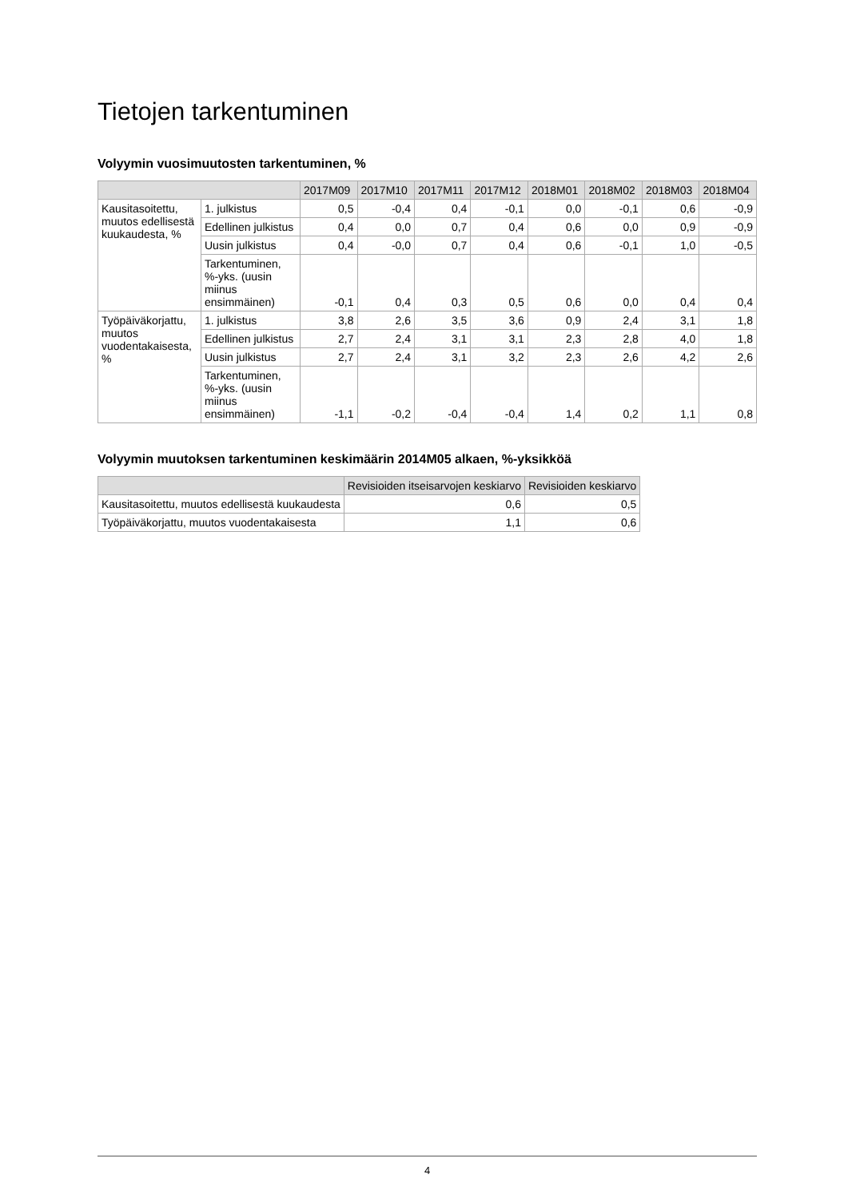Tietojen tarkentuminen
Volyymin vuosimuutosten tarkentuminen, %
| | | 2017M09 | 2017M10 | 2017M11 | 2017M12 | 2018M01 | 2018M02 | 2018M03 | 2018M04 |
| --- | --- | --- | --- | --- | --- | --- | --- | --- | --- |
| Kausitasoitettu, muutos edellisestä kuukaudesta, % | 1. julkistus | 0,5 | -0,4 | 0,4 | -0,1 | 0,0 | -0,1 | 0,6 | -0,9 |
| | Edellinen julkistus | 0,4 | 0,0 | 0,7 | 0,4 | 0,6 | 0,0 | 0,9 | -0,9 |
| | Uusin julkistus | 0,4 | -0,0 | 0,7 | 0,4 | 0,6 | -0,1 | 1,0 | -0,5 |
| | Tarkentuminen, %-yks. (uusin miinus ensimmäinen) | -0,1 | 0,4 | 0,3 | 0,5 | 0,6 | 0,0 | 0,4 | 0,4 |
| Työpäiväkorjattu, muutos vuodentakaisesta, % | 1. julkistus | 3,8 | 2,6 | 3,5 | 3,6 | 0,9 | 2,4 | 3,1 | 1,8 |
| | Edellinen julkistus | 2,7 | 2,4 | 3,1 | 3,1 | 2,3 | 2,8 | 4,0 | 1,8 |
| | Uusin julkistus | 2,7 | 2,4 | 3,1 | 3,2 | 2,3 | 2,6 | 4,2 | 2,6 |
| | Tarkentuminen, %-yks. (uusin miinus ensimmäinen) | -1,1 | -0,2 | -0,4 | -0,4 | 1,4 | 0,2 | 1,1 | 0,8 |
Volyymin muutoksen tarkentuminen keskimäärin 2014M05 alkaen, %-yksikköä
| | Revisioiden itseisarvojen keskiarvo | Revisioiden keskiarvo |
| --- | --- | --- |
| Kausitasoitettu, muutos edellisestä kuukaudesta | 0,6 | 0,5 |
| Työpäiväkorjattu, muutos vuodentakaisesta | 1,1 | 0,6 |
4